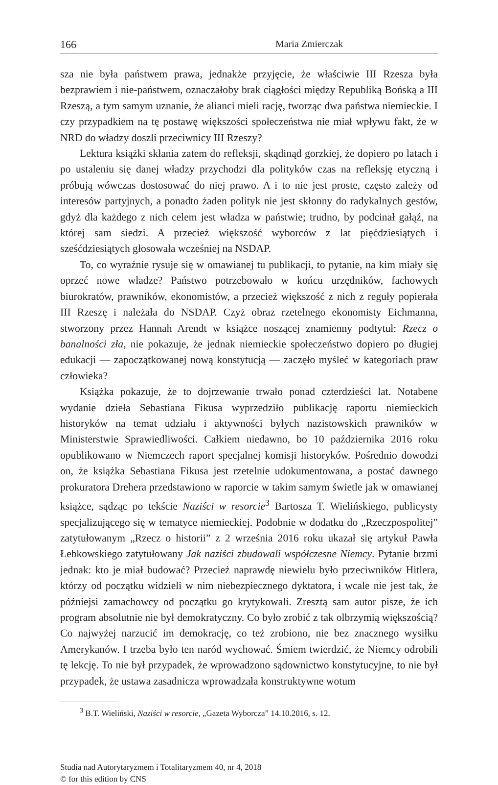166 Maria Zmierczak
sza nie była państwem prawa, jednakże przyjęcie, że właściwie III Rzesza była bezprawiem i nie-państwem, oznaczałoby brak ciągłości między Republiką Bońską a III Rzeszą, a tym samym uznanie, że alianci mieli rację, tworząc dwa państwa niemieckie. I czy przypadkiem na tę postawę większości społeczeństwa nie miał wpływu fakt, że w NRD do władzy doszli przeciwnicy III Rzeszy?
Lektura książki skłania zatem do refleksji, skądinąd gorzkiej, że dopiero po latach i po ustaleniu się danej władzy przychodzi dla polityków czas na refleksję etyczną i próbują wówczas dostosować do niej prawo. A i to nie jest proste, często zależy od interesów partyjnych, a ponadto żaden polityk nie jest skłonny do radykalnych gestów, gdyż dla każdego z nich celem jest władza w państwie; trudno, by podcinał gałąź, na której sam siedzi. A przecież większość wyborców z lat pięćdziesiątych i sześćdziesiątych głosowała wcześniej na NSDAP.
To, co wyraźnie rysuje się w omawianej tu publikacji, to pytanie, na kim miały się oprzeć nowe władze? Państwo potrzebowało w końcu urzędników, fachowych biurokratów, prawników, ekonomistów, a przecież większość z nich z reguły popierała III Rzeszę i należała do NSDAP. Czyż obraz rzetelnego ekonomisty Eichmanna, stworzony przez Hannah Arendt w książce noszącej znamienny podtytuł: Rzecz o banalności zła, nie pokazuje, że jednak niemieckie społeczeństwo dopiero po długiej edukacji — zapoczątkowanej nową konstytucją — zaczęło myśleć w kategoriach praw człowieka?
Książka pokazuje, że to dojrzewanie trwało ponad czterdzieści lat. Notabene wydanie dzieła Sebastiana Fikusa wyprzedziło publikację raportu niemieckich historyków na temat udziału i aktywności byłych nazistowskich prawników w Ministerstwie Sprawiedliwości. Całkiem niedawno, bo 10 października 2016 roku opublikowano w Niemczech raport specjalnej komisji historyków. Pośrednio dowodzi on, że książka Sebastiana Fikusa jest rzetelnie udokumentowana, a postać dawnego prokuratora Drehera przedstawiono w raporcie w takim samym świetle jak w omawianej książce, sądząc po tekście Naziści w resorcie<sup>3</sup> Bartosza T. Wielińskiego, publicysty specjalizującego się w tematyce niemieckiej. Podobnie w dodatku do „Rzeczpospolitej” zatytułowanym „Rzecz o historii” z 2 września 2016 roku ukazał się artykuł Pawła Łebkowskiego zatytułowany Jak naziści zbudowali współczesne Niemcy. Pytanie brzmi jednak: kto je miał budować? Przecież naprawdę niewielu było przeciwników Hitlera, którzy od początku widzieli w nim niebezpiecznego dyktatora, i wcale nie jest tak, że późniejsi zamachowcy od początku go krytykowali. Zresztą sam autor pisze, że ich program absolutnie nie był demokratyczny. Co było zrobić z tak olbrzymią większością? Co najwyżej narzucić im demokrację, co też zrobiono, nie bez znacznego wysiłku Amerykanów. I trzeba było ten naród wychować. Śmiem twierdzić, że Niemcy odrobili tę lekcję. To nie był przypadek, że wprowadzono sądownictwo konstytucyjne, to nie był przypadek, że ustawa zasadnicza wprowadzała konstruktywne wotum
<sup>3</sup> B.T. Wieliński, Naziści w resorcie, „Gazeta Wyborcza” 14.10.2016, s. 12.
Studia nad Autorytaryzmem i Totalitaryzmem 40, nr 4, 2018
© for this edition by CNS